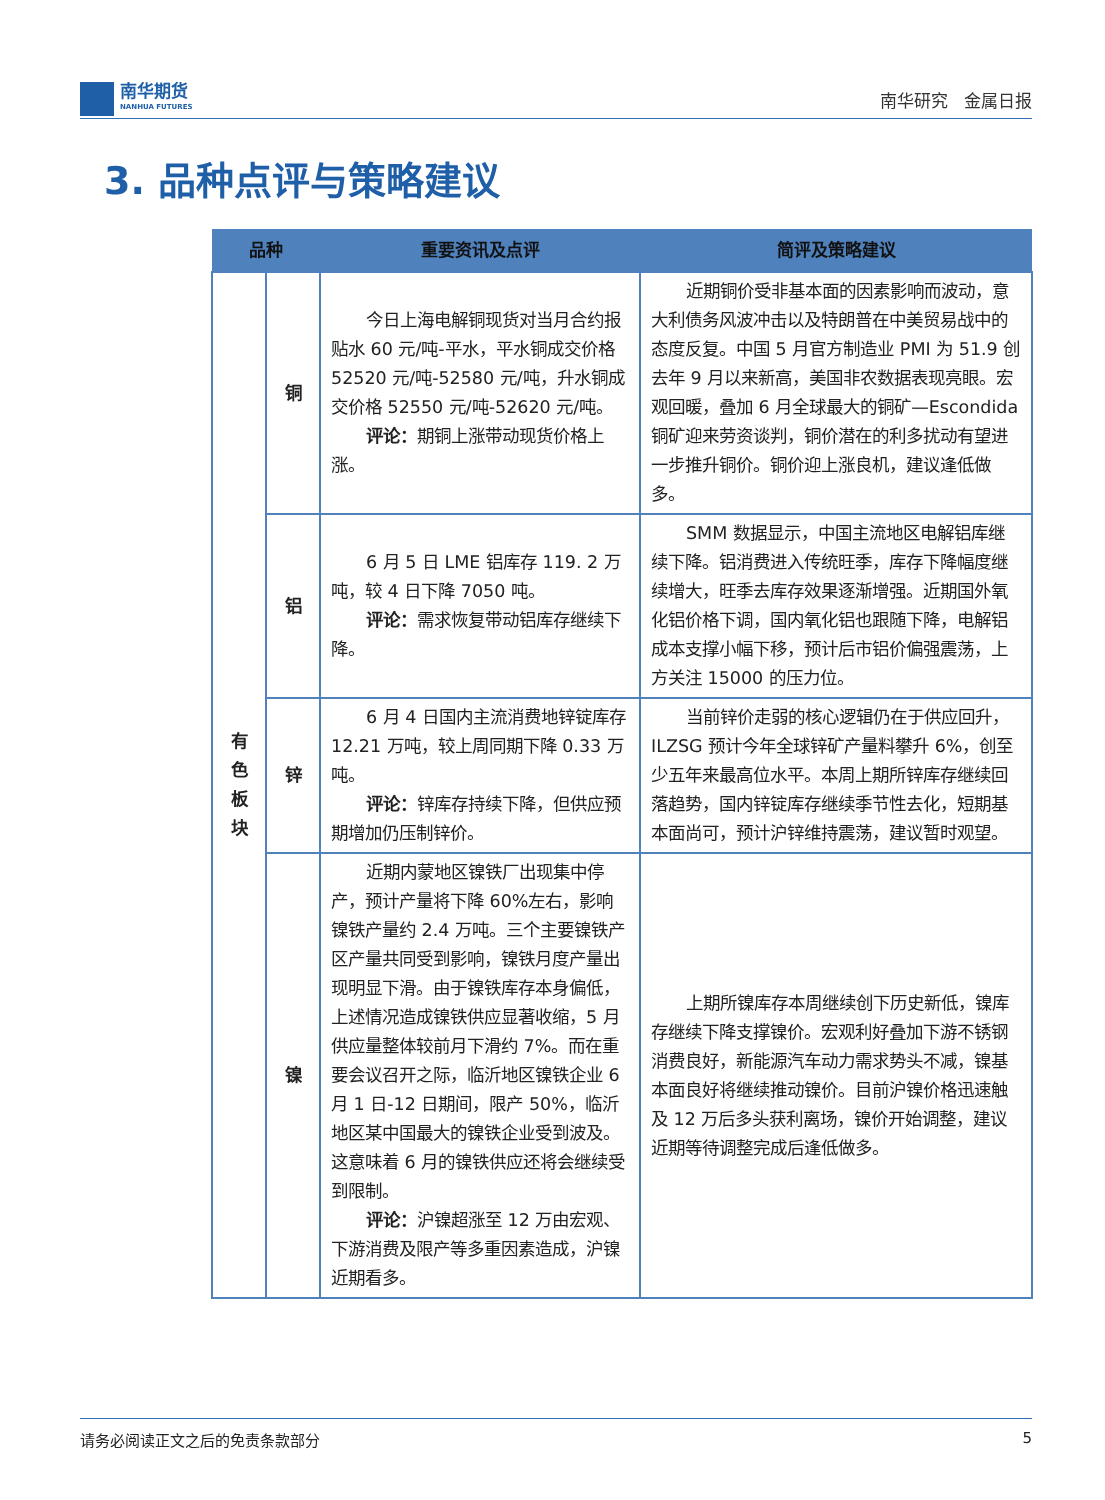南华期货
NANHUA FUTURES
南华研究 金属日报
3. 品种点评与策略建议
| 品种 | | 重要资讯及点评 | 简评及策略建议 |
| --- | --- | --- | --- |
| 有 色 板 块 | 铜 | 今日上海电解铜现货对当月合约报贴水 60 元/吨-平水，平水铜成交价格 52520 元/吨-52580 元/吨，升水铜成交价格 52550 元/吨-52620 元/吨。 评论： 期铜上涨带动现货价格上涨。 | 近期铜价受非基本面的因素影响而波动，意大利债务风波冲击以及特朗普在中美贸易战中的态度反复。中国 5 月官方制造业 PMI 为 51.9 创去年 9 月以来新高，美国非农数据表现亮眼。宏观回暖，叠加 6 月全球最大的铜矿—Escondida 铜矿迎来劳资谈判，铜价潜在的利多扰动有望进一步推升铜价。铜价迎上涨良机，建议逢低做多。 |
| | 铝 | 6 月 5 日 LME 铝库存 119. 2 万吨，较 4 日下降 7050 吨。 评论： 需求恢复带动铝库存继续下降。 | SMM 数据显示，中国主流地区电解铝库继续下降。铝消费进入传统旺季，库存下降幅度继续增大，旺季去库存效果逐渐增强。近期国外氧化铝价格下调，国内氧化铝也跟随下降，电解铝成本支撑小幅下移，预计后市铝价偏强震荡，上方关注 15000 的压力位。 |
| | 锌 | 6 月 4 日国内主流消费地锌锭库存 12.21 万吨，较上周同期下降 0.33 万吨。 评论： 锌库存持续下降，但供应预期增加仍压制锌价。 | 当前锌价走弱的核心逻辑仍在于供应回升，ILZSG 预计今年全球锌矿产量料攀升 6%，创至少五年来最高位水平。本周上期所锌库存继续回落趋势，国内锌锭库存继续季节性去化，短期基本面尚可，预计沪锌维持震荡，建议暂时观望。 |
| | 镍 | 近期内蒙地区镍铁厂出现集中停产，预计产量将下降 60%左右，影响镍铁产量约 2.4 万吨。三个主要镍铁产区产量共同受到影响，镍铁月度产量出现明显下滑。由于镍铁库存本身偏低，上述情况造成镍铁供应显著收缩，5 月供应量整体较前月下滑约 7%。而在重要会议召开之际，临沂地区镍铁企业 6 月 1 日-12 日期间，限产 50%，临沂地区某中国最大的镍铁企业受到波及。这意味着 6 月的镍铁供应还将会继续受到限制。 评论： 沪镍超涨至 12 万由宏观、下游消费及限产等多重因素造成，沪镍近期看多。 | 上期所镍库存本周继续创下历史新低，镍库存继续下降支撑镍价。宏观利好叠加下游不锈钢消费良好，新能源汽车动力需求势头不减，镍基本面良好将继续推动镍价。目前沪镍价格迅速触及 12 万后多头获利离场，镍价开始调整，建议近期等待调整完成后逢低做多。 |
请务必阅读正文之后的免责条款部分 5